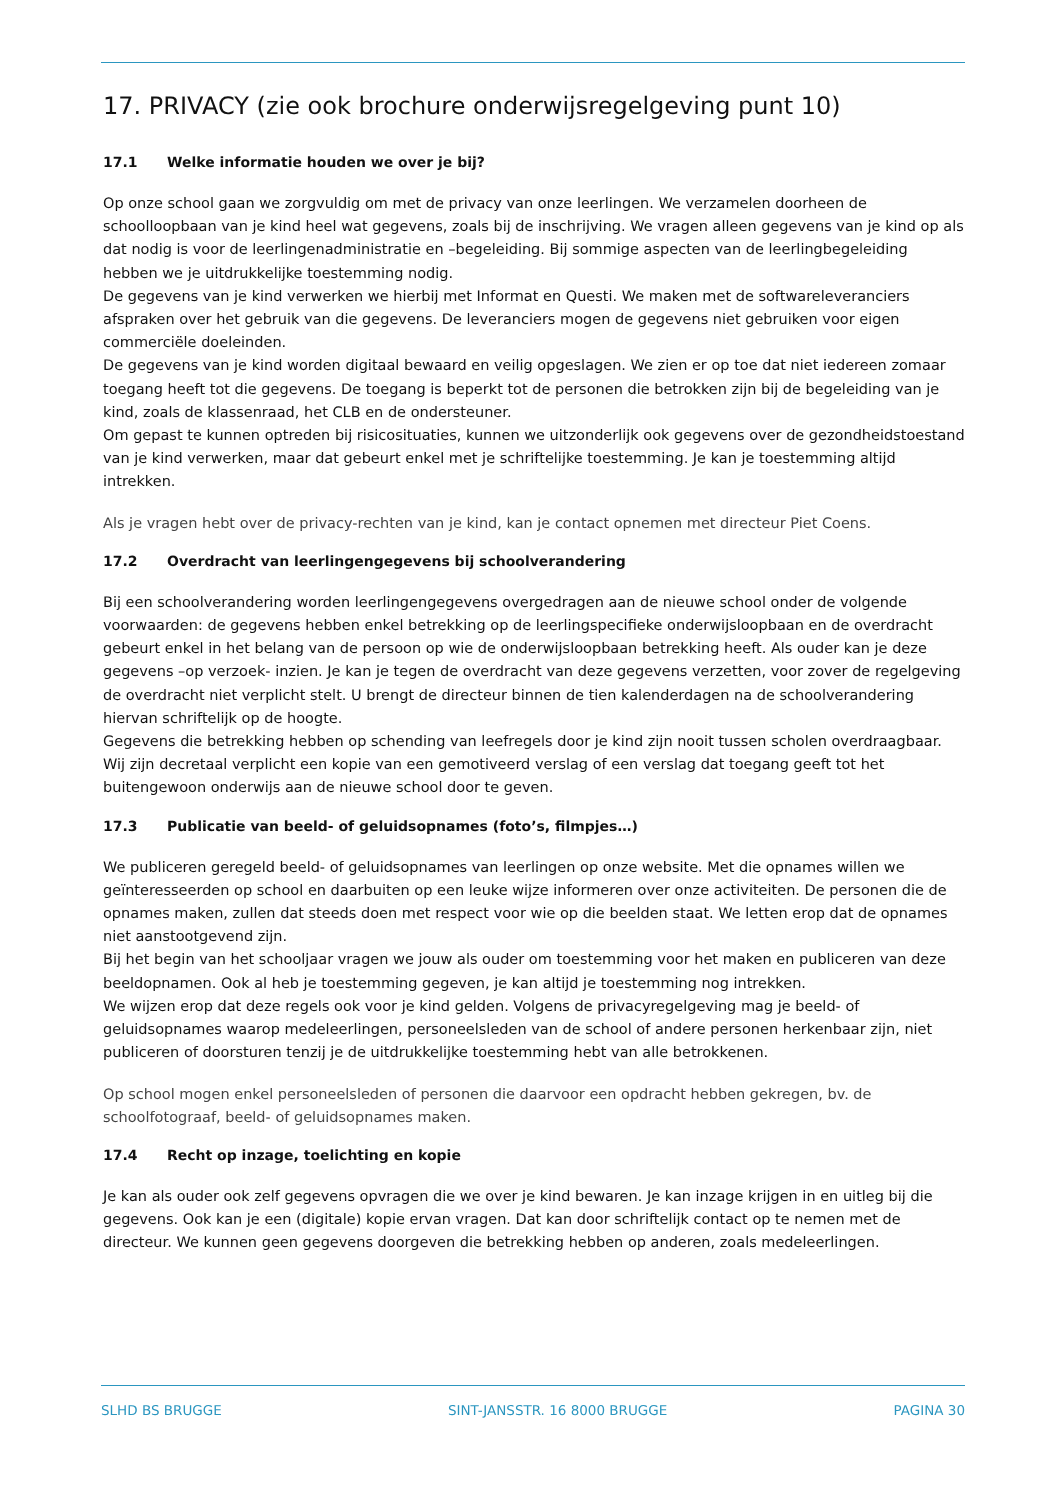17. PRIVACY (zie ook brochure onderwijsregelgeving punt 10)
17.1 Welke informatie houden we over je bij?
Op onze school gaan we zorgvuldig om met de privacy van onze leerlingen. We verzamelen doorheen de schoolloopbaan van je kind heel wat gegevens, zoals bij de inschrijving. We vragen alleen gegevens van je kind op als dat nodig is voor de leerlingenadministratie en –begeleiding. Bij sommige aspecten van de leerlingbegeleiding hebben we je uitdrukkelijke toestemming nodig.
De gegevens van je kind verwerken we hierbij met Informat en Questi. We maken met de softwareleveranciers afspraken over het gebruik van die gegevens. De leveranciers mogen de gegevens niet gebruiken voor eigen commerciële doeleinden.
De gegevens van je kind worden digitaal bewaard en veilig opgeslagen. We zien er op toe dat niet iedereen zomaar toegang heeft tot die gegevens. De toegang is beperkt tot de personen die betrokken zijn bij de begeleiding van je kind, zoals de klassenraad, het CLB en de ondersteuner.
Om gepast te kunnen optreden bij risicosituaties, kunnen we uitzonderlijk ook gegevens over de gezondheidstoestand van je kind verwerken, maar dat gebeurt enkel met je schriftelijke toestemming. Je kan je toestemming altijd intrekken.
Als je vragen hebt over de privacy-rechten van je kind, kan je contact opnemen met directeur Piet Coens.
17.2 Overdracht van leerlingengegevens bij schoolverandering
Bij een schoolverandering worden leerlingengegevens overgedragen aan de nieuwe school onder de volgende voorwaarden: de gegevens hebben enkel betrekking op de leerlingspecifieke onderwijsloopbaan en de overdracht gebeurt enkel in het belang van de persoon op wie de onderwijsloopbaan betrekking heeft. Als ouder kan je deze gegevens –op verzoek- inzien. Je kan je tegen de overdracht van deze gegevens verzetten, voor zover de regelgeving de overdracht niet verplicht stelt. U brengt de directeur binnen de tien kalenderdagen na de schoolverandering hiervan schriftelijk op de hoogte.
Gegevens die betrekking hebben op schending van leefregels door je kind zijn nooit tussen scholen overdraagbaar. Wij zijn decretaal verplicht een kopie van een gemotiveerd verslag of een verslag dat toegang geeft tot het buitengewoon onderwijs aan de nieuwe school door te geven.
17.3 Publicatie van beeld- of geluidsopnames (foto’s, filmpjes…)
We publiceren geregeld beeld- of geluidsopnames van leerlingen op onze website. Met die opnames willen we geïnteresseerden op school en daarbuiten op een leuke wijze informeren over onze activiteiten. De personen die de opnames maken, zullen dat steeds doen met respect voor wie op die beelden staat. We letten erop dat de opnames niet aanstootgevend zijn.
Bij het begin van het schooljaar vragen we jouw als ouder om toestemming voor het maken en publiceren van deze beeldopnamen. Ook al heb je toestemming gegeven, je kan altijd je toestemming nog intrekken.
We wijzen erop dat deze regels ook voor je kind gelden. Volgens de privacyregelgeving mag je beeld- of geluidsopnames waarop medeleerlingen, personeelsleden van de school of andere personen herkenbaar zijn, niet publiceren of doorsturen tenzij je de uitdrukkelijke toestemming hebt van alle betrokkenen.
Op school mogen enkel personeelsleden of personen die daarvoor een opdracht hebben gekregen, bv. de schoolfotograaf, beeld- of geluidsopnames maken.
17.4 Recht op inzage, toelichting en kopie
Je kan als ouder ook zelf gegevens opvragen die we over je kind bewaren. Je kan inzage krijgen in en uitleg bij die gegevens. Ook kan je een (digitale) kopie ervan vragen. Dat kan door schriftelijk contact op te nemen met de directeur. We kunnen geen gegevens doorgeven die betrekking hebben op anderen, zoals medeleerlingen.
SLHD BS BRUGGE SINT-JANSSTR. 16 8000 BRUGGE PAGINA 30